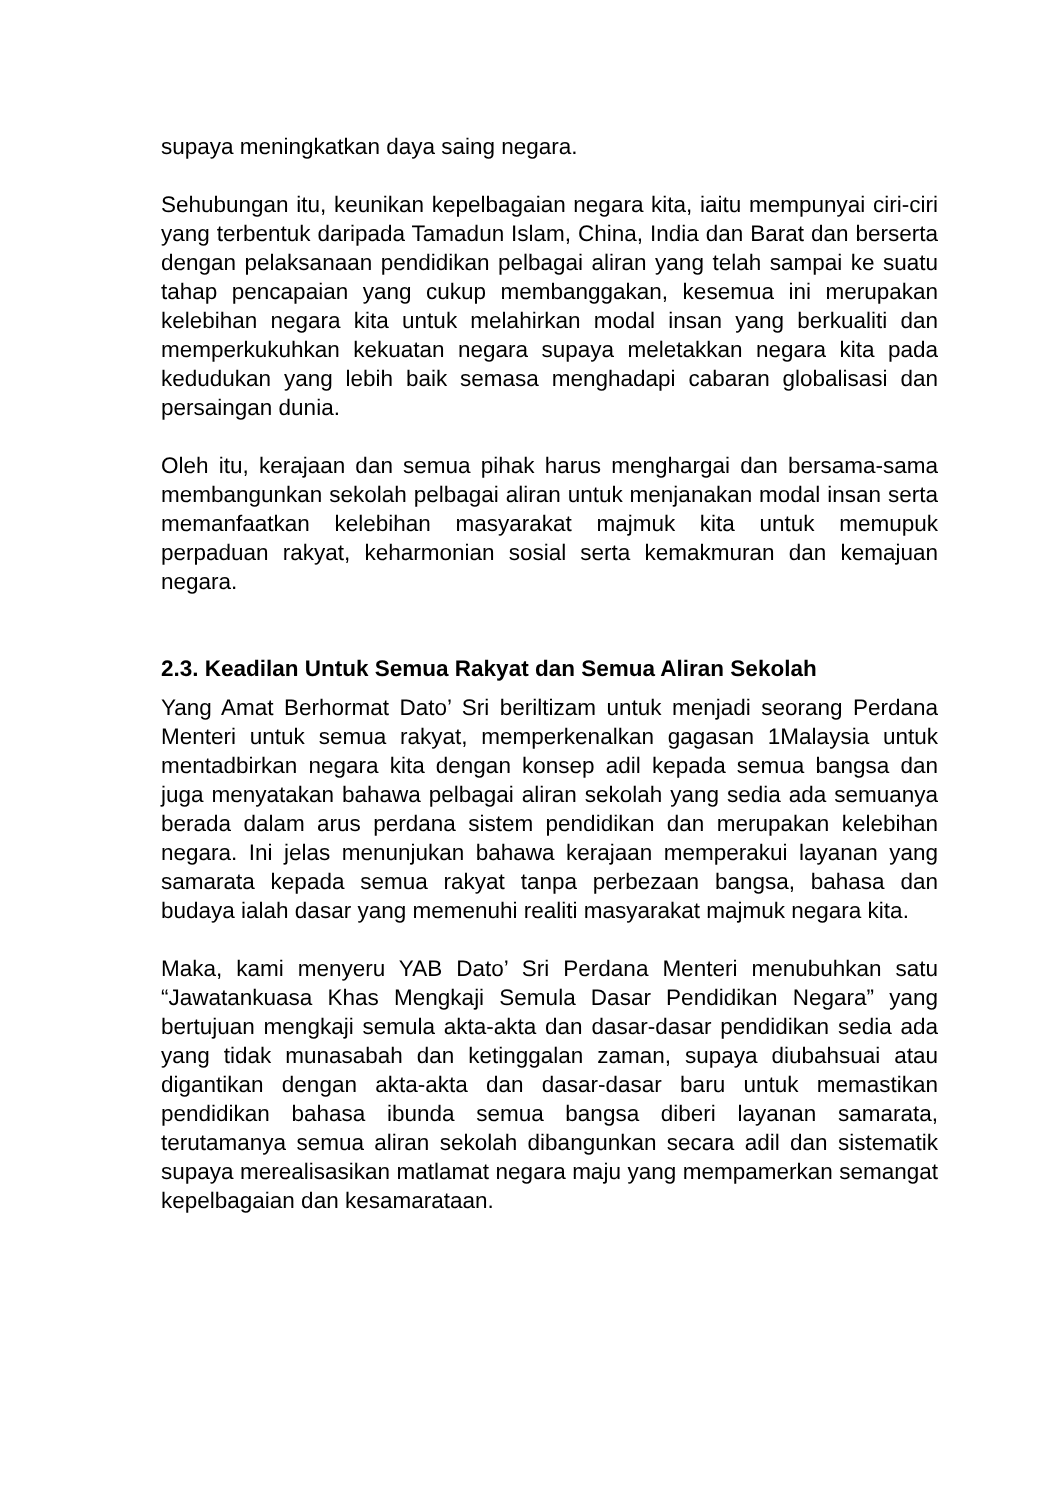supaya meningkatkan daya saing negara.
Sehubungan itu, keunikan kepelbagaian negara kita, iaitu mempunyai ciri-ciri yang terbentuk daripada Tamadun Islam, China, India dan Barat dan berserta dengan pelaksanaan pendidikan pelbagai aliran yang telah sampai ke suatu tahap pencapaian yang cukup membanggakan, kesemua ini merupakan kelebihan negara kita untuk melahirkan modal insan yang berkualiti dan memperkukuhkan kekuatan negara supaya meletakkan negara kita pada kedudukan yang lebih baik semasa menghadapi cabaran globalisasi dan persaingan dunia.
Oleh itu, kerajaan dan semua pihak harus menghargai dan bersama-sama membangunkan sekolah pelbagai aliran untuk menjanakan modal insan serta memanfaatkan kelebihan masyarakat majmuk kita untuk memupuk perpaduan rakyat, keharmonian sosial serta kemakmuran dan kemajuan negara.
2.3. Keadilan Untuk Semua Rakyat dan Semua Aliran Sekolah
Yang Amat Berhormat Dato’ Sri beriltizam untuk menjadi seorang Perdana Menteri untuk semua rakyat, memperkenalkan gagasan 1Malaysia untuk mentadbirkan negara kita dengan konsep adil kepada semua bangsa dan juga menyatakan bahawa pelbagai aliran sekolah yang sedia ada semuanya berada dalam arus perdana sistem pendidikan dan merupakan kelebihan negara. Ini jelas menunjukan bahawa kerajaan memperakui layanan yang samarata kepada semua rakyat tanpa perbezaan bangsa, bahasa dan budaya ialah dasar yang memenuhi realiti masyarakat majmuk negara kita.
Maka, kami menyeru YAB Dato’ Sri Perdana Menteri menubuhkan satu “Jawatankuasa Khas Mengkaji Semula Dasar Pendidikan Negara” yang bertujuan mengkaji semula akta-akta dan dasar-dasar pendidikan sedia ada yang tidak munasabah dan ketinggalan zaman, supaya diubahsuai atau digantikan dengan akta-akta dan dasar-dasar baru untuk memastikan pendidikan bahasa ibunda semua bangsa diberi layanan samarata, terutamanya semua aliran sekolah dibangunkan secara adil dan sistematik supaya merealisasikan matlamat negara maju yang mempamerkan semangat kepelbagaian dan kesamarataan.